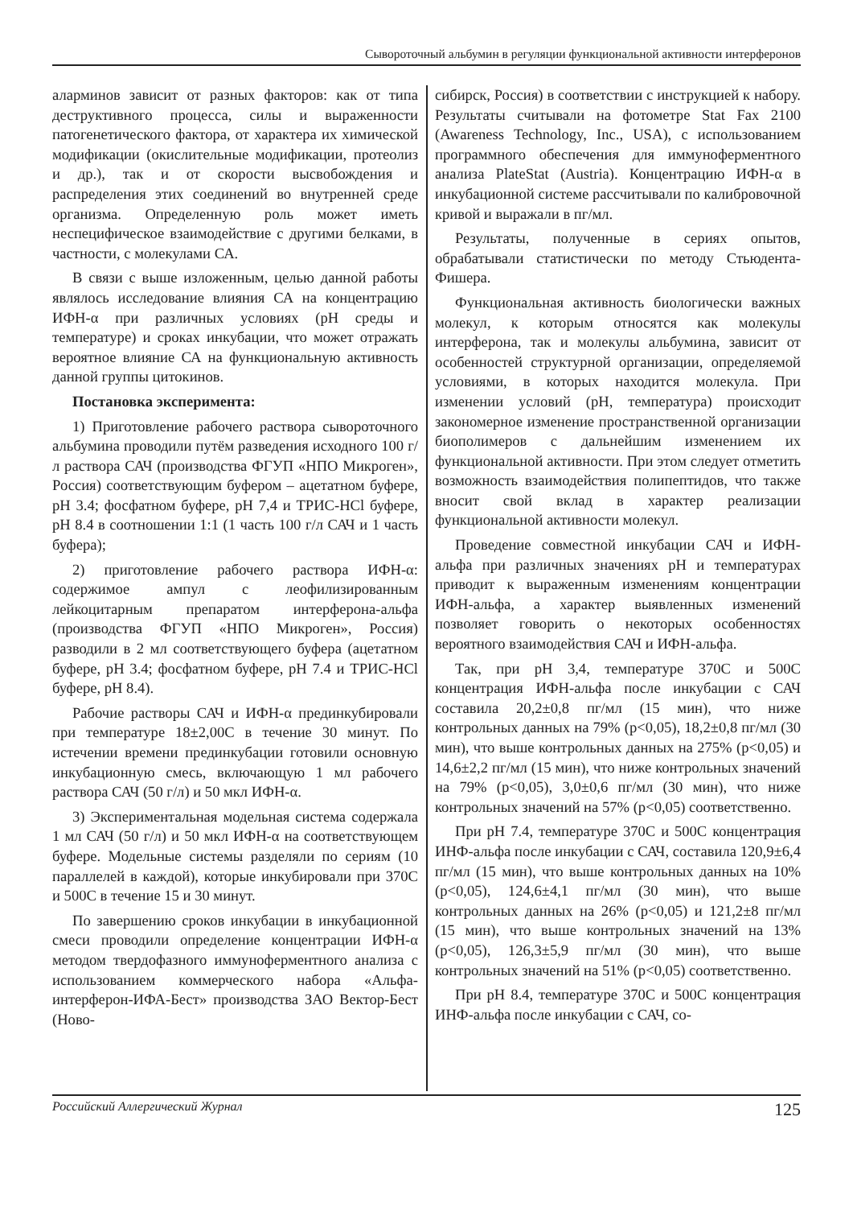Сывороточный альбумин в регуляции функциональной активности интерферонов
аларминов зависит от разных факторов: как от типа деструктивного процесса, силы и выраженности патогенетического фактора, от характера их химической модификации (окислительные модификации, протеолиз и др.), так и от скорости высвобождения и распределения этих соединений во внутренней среде организма. Определенную роль может иметь неспецифическое взаимодействие с другими белками, в частности, с молекулами СА.
В связи с выше изложенным, целью данной работы являлось исследование влияния СА на концентрацию ИФН-α при различных условиях (рН среды и температуре) и сроках инкубации, что может отражать вероятное влияние СА на функциональную активность данной группы цитокинов.
Постановка эксперимента:
1) Приготовление рабочего раствора сывороточного альбумина проводили путём разведения исходного 100 г/л раствора САЧ (производства ФГУП «НПО Микроген», Россия) соответствующим буфером – ацетатном буфере, рН 3.4; фосфатном буфере, рН 7,4 и ТРИС-HCl буфере, рН 8.4 в соотношении 1:1 (1 часть 100 г/л САЧ и 1 часть буфера);
2) приготовление рабочего раствора ИФН-α: содержимое ампул с леофилизированным лейкоцитарным препаратом интерферона-альфа (производства ФГУП «НПО Микроген», Россия) разводили в 2 мл соответствующего буфера (ацетатном буфере, рН 3.4; фосфатном буфере, рН 7.4 и ТРИС-HCl буфере, рН 8.4).
Рабочие растворы САЧ и ИФН-α прединкубировали при температуре 18±2,00С в течение 30 минут. По истечении времени прединкубации готовили основную инкубационную смесь, включающую 1 мл рабочего раствора САЧ (50 г/л) и 50 мкл ИФН-α.
3) Экспериментальная модельная система содержала 1 мл САЧ (50 г/л) и 50 мкл ИФН-α на соответствующем буфере. Модельные системы разделяли по сериям (10 параллелей в каждой), которые инкубировали при 370С и 500С в течение 15 и 30 минут.
По завершению сроков инкубации в инкубационной смеси проводили определение концентрации ИФН-α методом твердофазного иммуноферментного анализа с использованием коммерческого набора «Альфа-интерферон-ИФА-Бест» производства ЗАО Вектор-Бест (Ново-
сибирск, Россия) в соответствии с инструкцией к набору. Результаты считывали на фотометре Stat Fax 2100 (Awareness Technology, Inc., USA), с использованием программного обеспечения для иммуноферментного анализа PlateStat (Austria). Концентрацию ИФН-α в инкубационной системе рассчитывали по калибровочной кривой и выражали в пг/мл.
Результаты, полученные в сериях опытов, обрабатывали статистически по методу Стьюдента-Фишера.
Функциональная активность биологически важных молекул, к которым относятся как молекулы интерферона, так и молекулы альбумина, зависит от особенностей структурной организации, определяемой условиями, в которых находится молекула. При изменении условий (рН, температура) происходит закономерное изменение пространственной организации биополимеров с дальнейшим изменением их функциональной активности. При этом следует отметить возможность взаимодействия полипептидов, что также вносит свой вклад в характер реализации функциональной активности молекул.
Проведение совместной инкубации САЧ и ИФН-альфа при различных значениях рН и температурах приводит к выраженным изменениям концентрации ИФН-альфа, а характер выявленных изменений позволяет говорить о некоторых особенностях вероятного взаимодействия САЧ и ИФН-альфа.
Так, при рН 3,4, температуре 370С и 500С концентрация ИФН-альфа после инкубации с САЧ составила 20,2±0,8 пг/мл (15 мин), что ниже контрольных данных на 79% (p<0,05), 18,2±0,8 пг/мл (30 мин), что выше контрольных данных на 275% (p<0,05) и 14,6±2,2 пг/мл (15 мин), что ниже контрольных значений на 79% (p<0,05), 3,0±0,6 пг/мл (30 мин), что ниже контрольных значений на 57% (p<0,05) соответственно.
При рН 7.4, температуре 370С и 500С концентрация ИНФ-альфа после инкубации с САЧ, составила 120,9±6,4 пг/мл (15 мин), что выше контрольных данных на 10% (p<0,05), 124,6±4,1 пг/мл (30 мин), что выше контрольных данных на 26% (p<0,05) и 121,2±8 пг/мл (15 мин), что выше контрольных значений на 13% (p<0,05), 126,3±5,9 пг/мл (30 мин), что выше контрольных значений на 51% (p<0,05) соответственно.
При рН 8.4, температуре 370С и 500С концентрация ИНФ-альфа после инкубации с САЧ, со-
Российский Аллергический Журнал 125